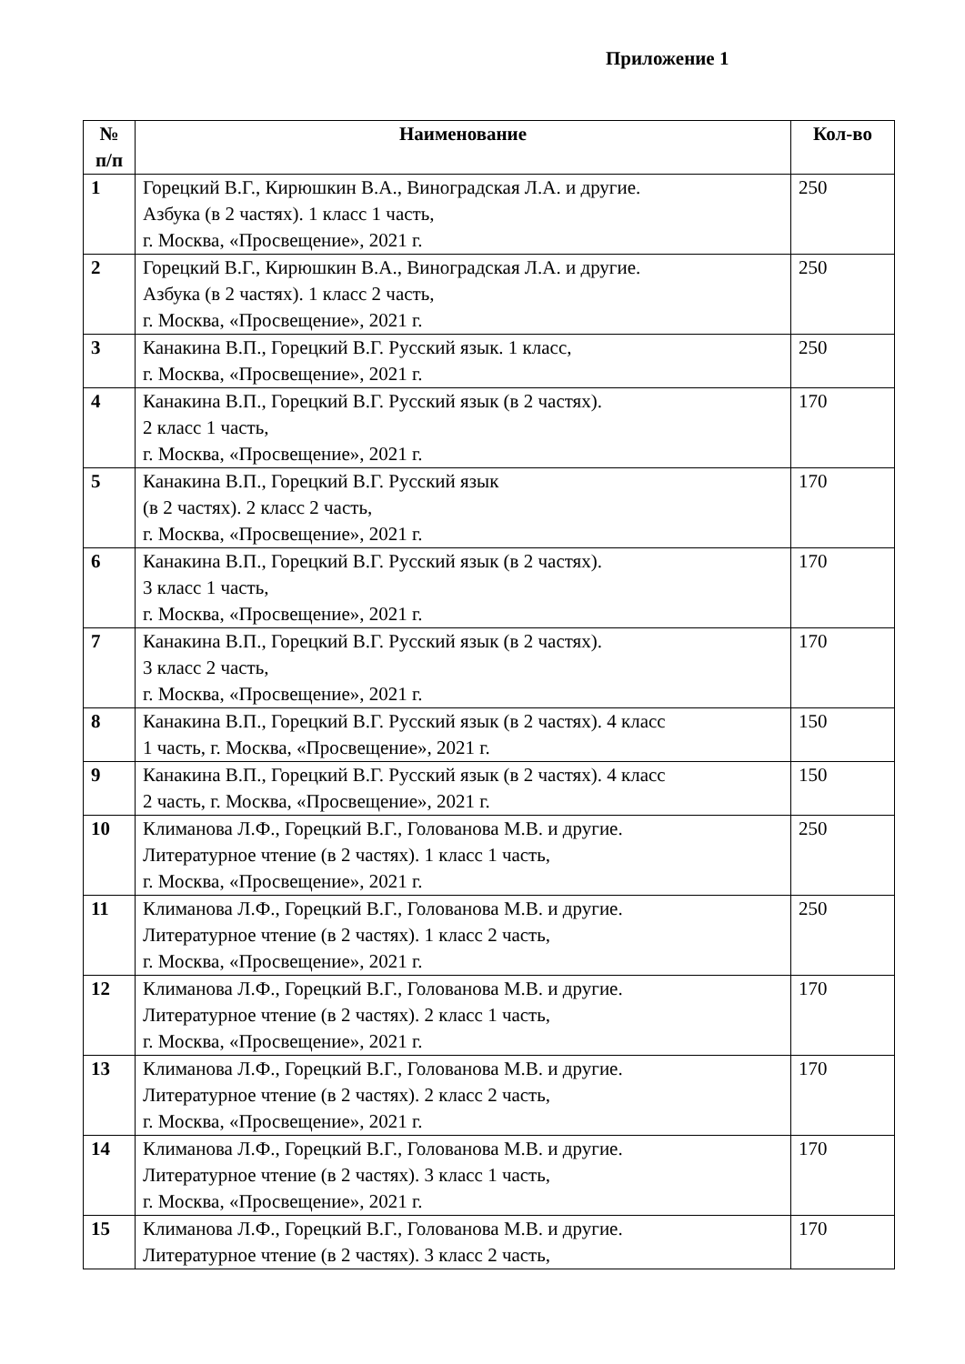Приложение 1
| № п/п | Наименование | Кол-во |
| --- | --- | --- |
| 1 | Горецкий В.Г., Кирюшкин В.А., Виноградская Л.А. и другие. Азбука (в 2 частях). 1 класс 1 часть, г. Москва, «Просвещение», 2021 г. | 250 |
| 2 | Горецкий В.Г., Кирюшкин В.А., Виноградская Л.А. и другие. Азбука (в 2 частях). 1 класс 2 часть, г. Москва, «Просвещение», 2021 г. | 250 |
| 3 | Канакина В.П., Горецкий В.Г. Русский язык. 1 класс, г. Москва, «Просвещение», 2021 г. | 250 |
| 4 | Канакина В.П., Горецкий В.Г. Русский язык (в 2 частях). 2 класс 1 часть, г. Москва, «Просвещение», 2021 г. | 170 |
| 5 | Канакина В.П., Горецкий В.Г. Русский язык (в 2 частях). 2 класс 2 часть, г. Москва, «Просвещение», 2021 г. | 170 |
| 6 | Канакина В.П., Горецкий В.Г. Русский язык (в 2 частях). 3 класс 1 часть, г. Москва, «Просвещение», 2021 г. | 170 |
| 7 | Канакина В.П., Горецкий В.Г. Русский язык (в 2 частях). 3 класс 2 часть, г. Москва, «Просвещение», 2021 г. | 170 |
| 8 | Канакина В.П., Горецкий В.Г. Русский язык (в 2 частях). 4 класс 1 часть, г. Москва, «Просвещение», 2021 г. | 150 |
| 9 | Канакина В.П., Горецкий В.Г. Русский язык (в 2 частях). 4 класс 2 часть, г. Москва, «Просвещение», 2021 г. | 150 |
| 10 | Климанова Л.Ф., Горецкий В.Г., Голованова М.В. и другие. Литературное чтение (в 2 частях). 1 класс 1 часть, г. Москва, «Просвещение», 2021 г. | 250 |
| 11 | Климанова Л.Ф., Горецкий В.Г., Голованова М.В. и другие. Литературное чтение (в 2 частях). 1 класс 2 часть, г. Москва, «Просвещение», 2021 г. | 250 |
| 12 | Климанова Л.Ф., Горецкий В.Г., Голованова М.В. и другие. Литературное чтение (в 2 частях). 2 класс 1 часть, г. Москва, «Просвещение», 2021 г. | 170 |
| 13 | Климанова Л.Ф., Горецкий В.Г., Голованова М.В. и другие. Литературное чтение (в 2 частях). 2 класс 2 часть, г. Москва, «Просвещение», 2021 г. | 170 |
| 14 | Климанова Л.Ф., Горецкий В.Г., Голованова М.В. и другие. Литературное чтение (в 2 частях). 3 класс 1 часть, г. Москва, «Просвещение», 2021 г. | 170 |
| 15 | Климанова Л.Ф., Горецкий В.Г., Голованова М.В. и другие. Литературное чтение (в 2 частях). 3 класс 2 часть, | 170 |